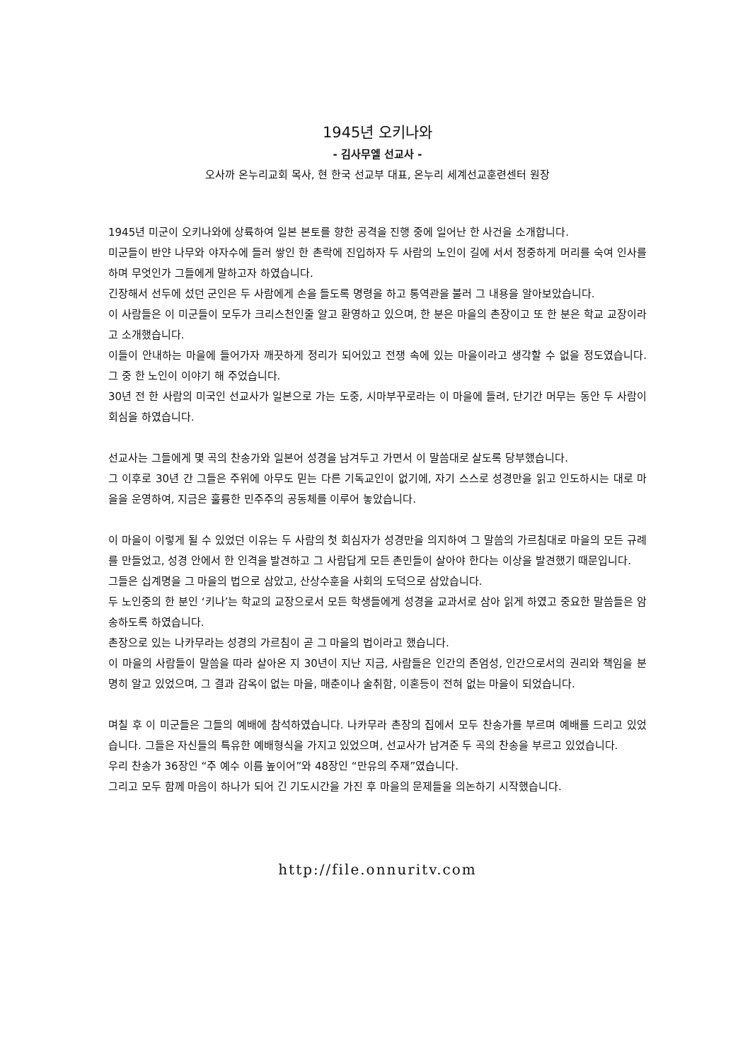1945년 오키나와
- 김사무엘 선교사 -
오사까 온누리교회 목사, 현 한국 선교부 대표, 온누리 세계선교훈련센터 원장
1945년 미군이 오키나와에 상륙하여 일본 본토를 향한 공격을 진행 중에 일어난 한 사건을 소개합니다.
미군들이 반얀 나무와 야자수에 들러 쌓인 한 촌락에 진입하자 두 사람의 노인이 길에 서서 정중하게 머리를 숙여 인사를 하며 무엇인가 그들에게 말하고자 하였습니다.
긴장해서 선두에 섰던 군인은 두 사람에게 손을 들도록 명령을 하고 통역관을 불러 그 내용을 알아보았습니다.
이 사람들은 이 미군들이 모두가 크리스천인줄 알고 환영하고 있으며, 한 분은 마을의 촌장이고 또 한 분은 학교 교장이라고 소개했습니다.
이들이 안내하는 마을에 들어가자 깨끗하게 정리가 되어있고 전쟁 속에 있는 마을이라고 생각할 수 없을 정도였습니다. 그 중 한 노인이 이야기 해 주었습니다.
30년 전 한 사람의 미국인 선교사가 일본으로 가는 도중, 시마부꾸로라는 이 마을에 들려, 단기간 머무는 동안 두 사람이 회심을 하였습니다.
선교사는 그들에게 몇 곡의 찬송가와 일본어 성경을 남겨두고 가면서 이 말씀대로 살도록 당부했습니다.
그 이후로 30년 간 그들은 주위에 아무도 믿는 다른 기독교인이 없기에, 자기 스스로 성경만을 읽고 인도하시는 대로 마을을 운영하여, 지금은 훌륭한 민주주의 공동체를 이루어 놓았습니다.
이 마을이 이렇게 될 수 있었던 이유는 두 사람의 첫 회심자가 성경만을 의지하여 그 말씀의 가르침대로 마을의 모든 규례를 만들었고, 성경 안에서 한 인격을 발견하고 그 사람답게 모든 촌민들이 살아야 한다는 이상을 발견했기 때문입니다.
그들은 십계명을 그 마을의 법으로 삼았고, 산상수훈을 사회의 도덕으로 삼았습니다.
두 노인중의 한 분인 ‘키나’는 학교의 교장으로서 모든 학생들에게 성경을 교과서로 삼아 읽게 하였고 중요한 말씀들은 암송하도록 하였습니다.
촌장으로 있는 나카무라는 성경의 가르침이 곧 그 마을의 법이라고 했습니다.
이 마을의 사람들이 말씀을 따라 살아온 지 30년이 지난 지금, 사람들은 인간의 존엄성, 인간으로서의 권리와 책임을 분명히 알고 있었으며, 그 결과 감옥이 없는 마을, 매춘이나 술취함, 이혼등이 전혀 없는 마을이 되었습니다.
며칠 후 이 미군들은 그들의 예배에 참석하였습니다. 나카무라 촌장의 집에서 모두 찬송가를 부르며 예배를 드리고 있었습니다. 그들은 자신들의 특유한 예배형식을 가지고 있었으며, 선교사가 남겨준 두 곡의 찬송을 부르고 있었습니다.
우리 찬송가 36장인 “주 예수 이름 높이어”와 48장인 “만유의 주재”였습니다.
그리고 모두 함께 마음이 하나가 되어 긴 기도시간을 가진 후 마을의 문제들을 의논하기 시작했습니다.
http://file.onnuritv.com